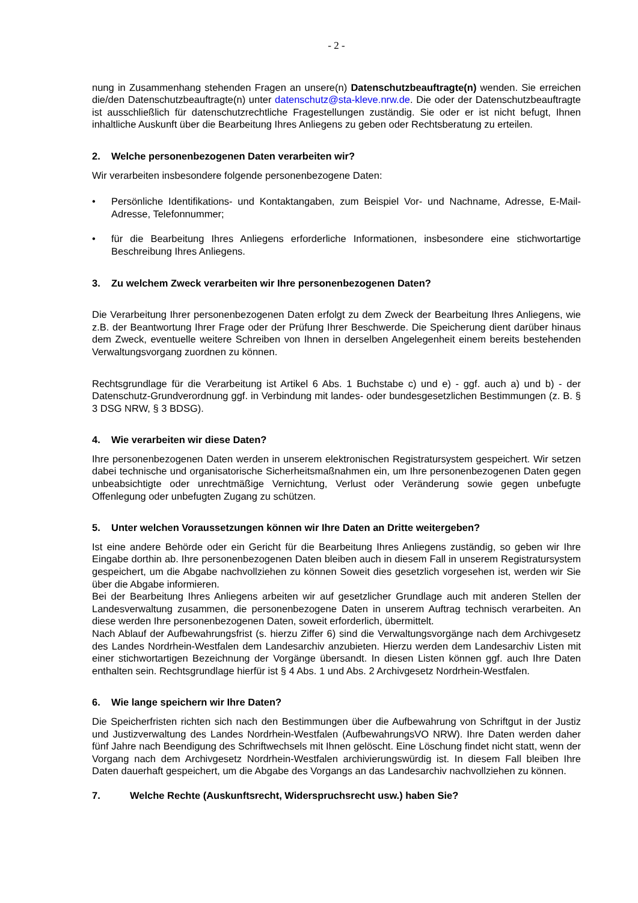- 2 -
nung in Zusammenhang stehenden Fragen an unsere(n) Datenschutzbeauftragte(n) wenden. Sie erreichen die/den Datenschutzbeauftragte(n) unter datenschutz@sta-kleve.nrw.de. Die oder der Datenschutzbeauftragte ist ausschließlich für datenschutzrechtliche Fragestellungen zuständig. Sie oder er ist nicht befugt, Ihnen inhaltliche Auskunft über die Bearbeitung Ihres Anliegens zu geben oder Rechtsberatung zu erteilen.
2. Welche personenbezogenen Daten verarbeiten wir?
Wir verarbeiten insbesondere folgende personenbezogene Daten:
• Persönliche Identifikations- und Kontaktangaben, zum Beispiel Vor- und Nachname, Adresse, E-Mail-Adresse, Telefonnummer;
• für die Bearbeitung Ihres Anliegens erforderliche Informationen, insbesondere eine stichwortartige Beschreibung Ihres Anliegens.
3. Zu welchem Zweck verarbeiten wir Ihre personenbezogenen Daten?
Die Verarbeitung Ihrer personenbezogenen Daten erfolgt zu dem Zweck der Bearbeitung Ihres Anliegens, wie z.B. der Beantwortung Ihrer Frage oder der Prüfung Ihrer Beschwerde. Die Speicherung dient darüber hinaus dem Zweck, eventuelle weitere Schreiben von Ihnen in derselben Angelegenheit einem bereits bestehenden Verwaltungsvorgang zuordnen zu können.
Rechtsgrundlage für die Verarbeitung ist Artikel 6 Abs. 1 Buchstabe c) und e) - ggf. auch a) und b) - der Datenschutz-Grundverordnung ggf. in Verbindung mit landes- oder bundesgesetzlichen Bestimmungen (z. B. § 3 DSG NRW, § 3 BDSG).
4. Wie verarbeiten wir diese Daten?
Ihre personenbezogenen Daten werden in unserem elektronischen Registratursystem gespeichert. Wir setzen dabei technische und organisatorische Sicherheitsmaßnahmen ein, um Ihre personenbezogenen Daten gegen unbeabsichtigte oder unrechtmäßige Vernichtung, Verlust oder Veränderung sowie gegen unbefugte Offenlegung oder unbefugten Zugang zu schützen.
5. Unter welchen Voraussetzungen können wir Ihre Daten an Dritte weitergeben?
Ist eine andere Behörde oder ein Gericht für die Bearbeitung Ihres Anliegens zuständig, so geben wir Ihre Eingabe dorthin ab. Ihre personenbezogenen Daten bleiben auch in diesem Fall in unserem Registratursystem gespeichert, um die Abgabe nachvollziehen zu können Soweit dies gesetzlich vorgesehen ist, werden wir Sie über die Abgabe informieren.
Bei der Bearbeitung Ihres Anliegens arbeiten wir auf gesetzlicher Grundlage auch mit anderen Stellen der Landesverwaltung zusammen, die personenbezogene Daten in unserem Auftrag technisch verarbeiten. An diese werden Ihre personenbezogenen Daten, soweit erforderlich, übermittelt.
Nach Ablauf der Aufbewahrungsfrist (s. hierzu Ziffer 6) sind die Verwaltungsvorgänge nach dem Archivgesetz des Landes Nordrhein-Westfalen dem Landesarchiv anzubieten. Hierzu werden dem Landesarchiv Listen mit einer stichwortartigen Bezeichnung der Vorgänge übersandt. In diesen Listen können ggf. auch Ihre Daten enthalten sein. Rechtsgrundlage hierfür ist § 4 Abs. 1 und Abs. 2 Archivgesetz Nordrhein-Westfalen.
6. Wie lange speichern wir Ihre Daten?
Die Speicherfristen richten sich nach den Bestimmungen über die Aufbewahrung von Schriftgut in der Justiz und Justizverwaltung des Landes Nordrhein-Westfalen (AufbewahrungsVO NRW). Ihre Daten werden daher fünf Jahre nach Beendigung des Schriftwechsels mit Ihnen gelöscht. Eine Löschung findet nicht statt, wenn der Vorgang nach dem Archivgesetz Nordrhein-Westfalen archivierungswürdig ist. In diesem Fall bleiben Ihre Daten dauerhaft gespeichert, um die Abgabe des Vorgangs an das Landesarchiv nachvollziehen zu können.
7. Welche Rechte (Auskunftsrecht, Widerspruchsrecht usw.) haben Sie?